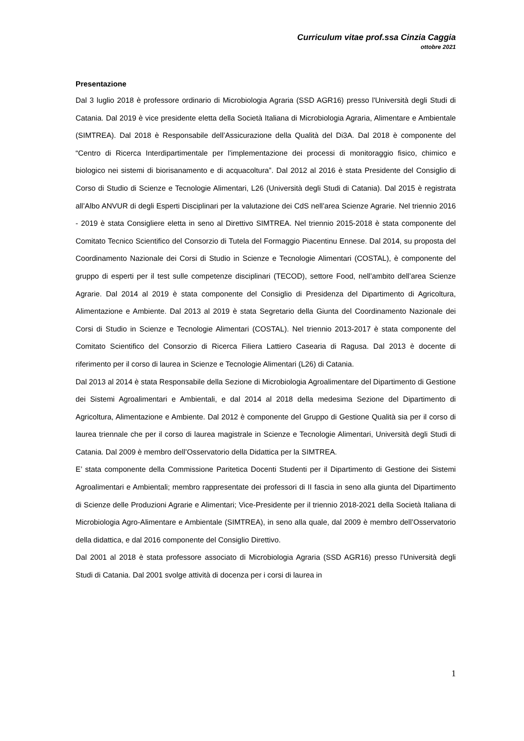Curriculum vitae prof.ssa Cinzia Caggia
ottobre 2021
Presentazione
Dal 3 luglio 2018 è professore ordinario di Microbiologia Agraria (SSD AGR16) presso l'Università degli Studi di Catania. Dal 2019 è vice presidente eletta della Società Italiana di Microbiologia Agraria, Alimentare e Ambientale (SIMTREA). Dal 2018 è Responsabile dell’Assicurazione della Qualità del Di3A. Dal 2018 è componente del “Centro di Ricerca Interdipartimentale per l'implementazione dei processi di monitoraggio fisico, chimico e biologico nei sistemi di biorisanamento e di acquacoltura”. Dal 2012 al 2016 è stata Presidente del Consiglio di Corso di Studio di Scienze e Tecnologie Alimentari, L26 (Università degli Studi di Catania). Dal 2015 è registrata all’Albo ANVUR di degli Esperti Disciplinari per la valutazione dei CdS nell’area Scienze Agrarie. Nel triennio 2016 - 2019 è stata Consigliere eletta in seno al Direttivo SIMTREA. Nel triennio 2015-2018 è stata componente del Comitato Tecnico Scientifico del Consorzio di Tutela del Formaggio Piacentinu Ennese. Dal 2014, su proposta del Coordinamento Nazionale dei Corsi di Studio in Scienze e Tecnologie Alimentari (COSTAL), è componente del gruppo di esperti per il test sulle competenze disciplinari (TECOD), settore Food, nell’ambito dell’area Scienze Agrarie. Dal 2014 al 2019 è stata componente del Consiglio di Presidenza del Dipartimento di Agricoltura, Alimentazione e Ambiente. Dal 2013 al 2019 è stata Segretario della Giunta del Coordinamento Nazionale dei Corsi di Studio in Scienze e Tecnologie Alimentari (COSTAL). Nel triennio 2013-2017 è stata componente del Comitato Scientifico del Consorzio di Ricerca Filiera Lattiero Casearia di Ragusa. Dal 2013 è docente di riferimento per il corso di laurea in Scienze e Tecnologie Alimentari (L26) di Catania.
Dal 2013 al 2014 è stata Responsabile della Sezione di Microbiologia Agroalimentare del Dipartimento di Gestione dei Sistemi Agroalimentari e Ambientali, e dal 2014 al 2018 della medesima Sezione del Dipartimento di Agricoltura, Alimentazione e Ambiente. Dal 2012 è componente del Gruppo di Gestione Qualità sia per il corso di laurea triennale che per il corso di laurea magistrale in Scienze e Tecnologie Alimentari, Università degli Studi di Catania. Dal 2009 è membro dell’Osservatorio della Didattica per la SIMTREA.
E’ stata componente della Commissione Paritetica Docenti Studenti per il Dipartimento di Gestione dei Sistemi Agroalimentari e Ambientali; membro rappresentate dei professori di II fascia in seno alla giunta del Dipartimento di Scienze delle Produzioni Agrarie e Alimentari; Vice-Presidente per il triennio 2018-2021 della Società Italiana di Microbiologia Agro-Alimentare e Ambientale (SIMTREA), in seno alla quale, dal 2009 è membro dell’Osservatorio della didattica, e dal 2016 componente del Consiglio Direttivo.
Dal 2001 al 2018 è stata professore associato di Microbiologia Agraria (SSD AGR16) presso l'Università degli Studi di Catania. Dal 2001 svolge attività di docenza per i corsi di laurea in
1